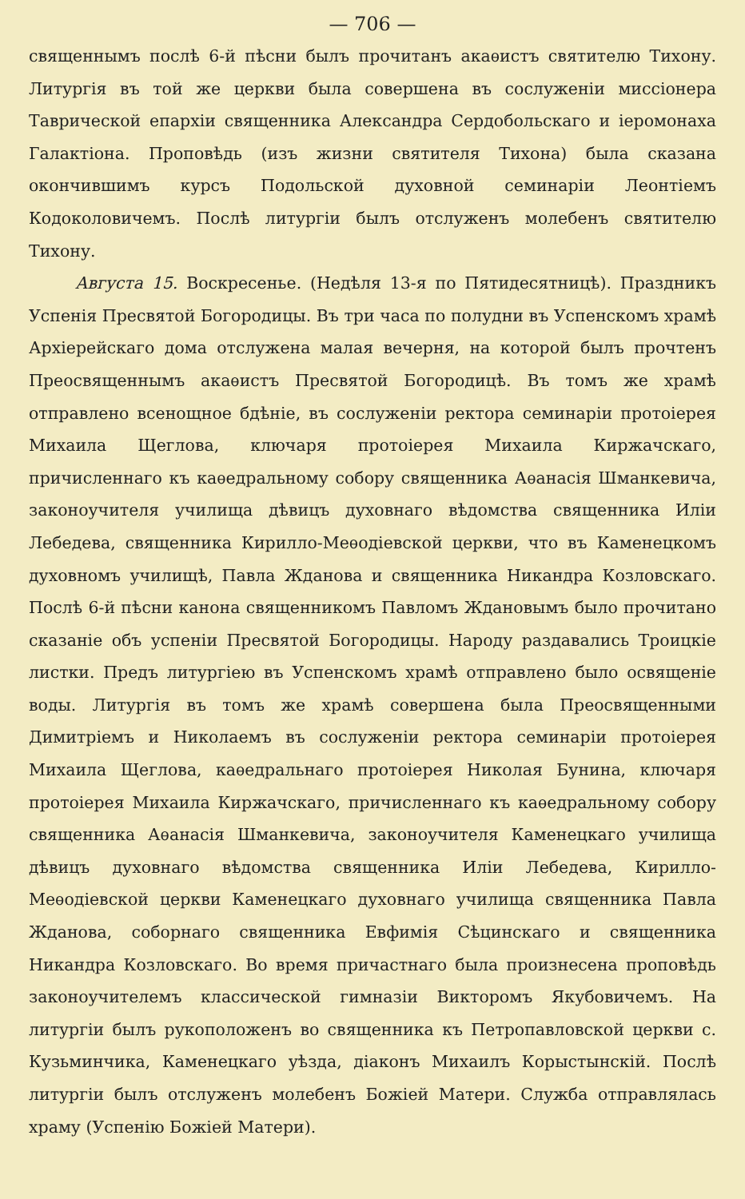— 706 —
священнымъ послѣ 6-й пѣсни былъ прочитанъ акаѳистъ святителю Тихону. Литургія въ той же церкви была совершена въ сослуженіи миссіонера Таврической епархіи священника Александра Сердобольскаго и іеромонаха Галактіона. Проповѣдь (изъ жизни святителя Тихона) была сказана окончившимъ курсъ Подольской духовной семинаріи Леонтіемъ Кодоколовичемъ. Послѣ литургіи былъ отслуженъ молебенъ святителю Тихону.
Августа 15. Воскресенье. (Недѣля 13-я по Пятидесятницѣ). Праздникъ Успенія Пресвятой Богородицы. Въ три часа по полудни въ Успенскомъ храмѣ Архіерейскаго дома отслужена малая вечерня, на которой былъ прочтенъ Преосвященнымъ акаѳистъ Пресвятой Богородицѣ. Въ томъ же храмѣ отправлено всенощное бдѣніе, въ сослуженіи ректора семинаріи протоіерея Михаила Щеглова, ключаря протоіерея Михаила Киржачскаго, причисленнаго къ каѳедральному собору священника Аѳанасія Шманкевича, законоучителя училища дѣвицъ духовнаго вѣдомства священника Иліи Лебедева, священника Кирилло-Меѳодіевской церкви, что въ Каменецкомъ духовномъ училищѣ, Павла Жданова и священника Никандра Козловскаго. Послѣ 6-й пѣсни канона священникомъ Павломъ Ждановымъ было прочитано сказаніе объ успеніи Пресвятой Богородицы. Народу раздавались Троицкіе листки. Предъ литургіею въ Успенскомъ храмѣ отправлено было освященіе воды. Литургія въ томъ же храмѣ совершена была Преосвященными Димитріемъ и Николаемъ въ сослуженіи ректора семинаріи протоіерея Михаила Щеглова, каѳедральнаго протоіерея Николая Бунина, ключаря протоіерея Михаила Киржачскаго, причисленнаго къ каѳедральному собору священника Аѳанасія Шманкевича, законоучителя Каменецкаго училища дѣвицъ духовнаго вѣдомства священника Иліи Лебедева, Кирилло-Меѳодіевской церкви Каменецкаго духовнаго училища священника Павла Жданова, соборнаго священника Евфимія Сѣцинскаго и священника Никандра Козловскаго. Во время причастнаго была произнесена проповѣдь законоучителемъ классической гимназіи Викторомъ Якубовичемъ. На литургіи былъ рукоположенъ во священника къ Петропавловской церкви с. Кузьминчика, Каменецкаго уѣзда, діаконъ Михаилъ Корыстынскій. Послѣ литургіи былъ отслуженъ молебенъ Божіей Матери. Служба отправлялась храму (Успенію Божіей Матери).